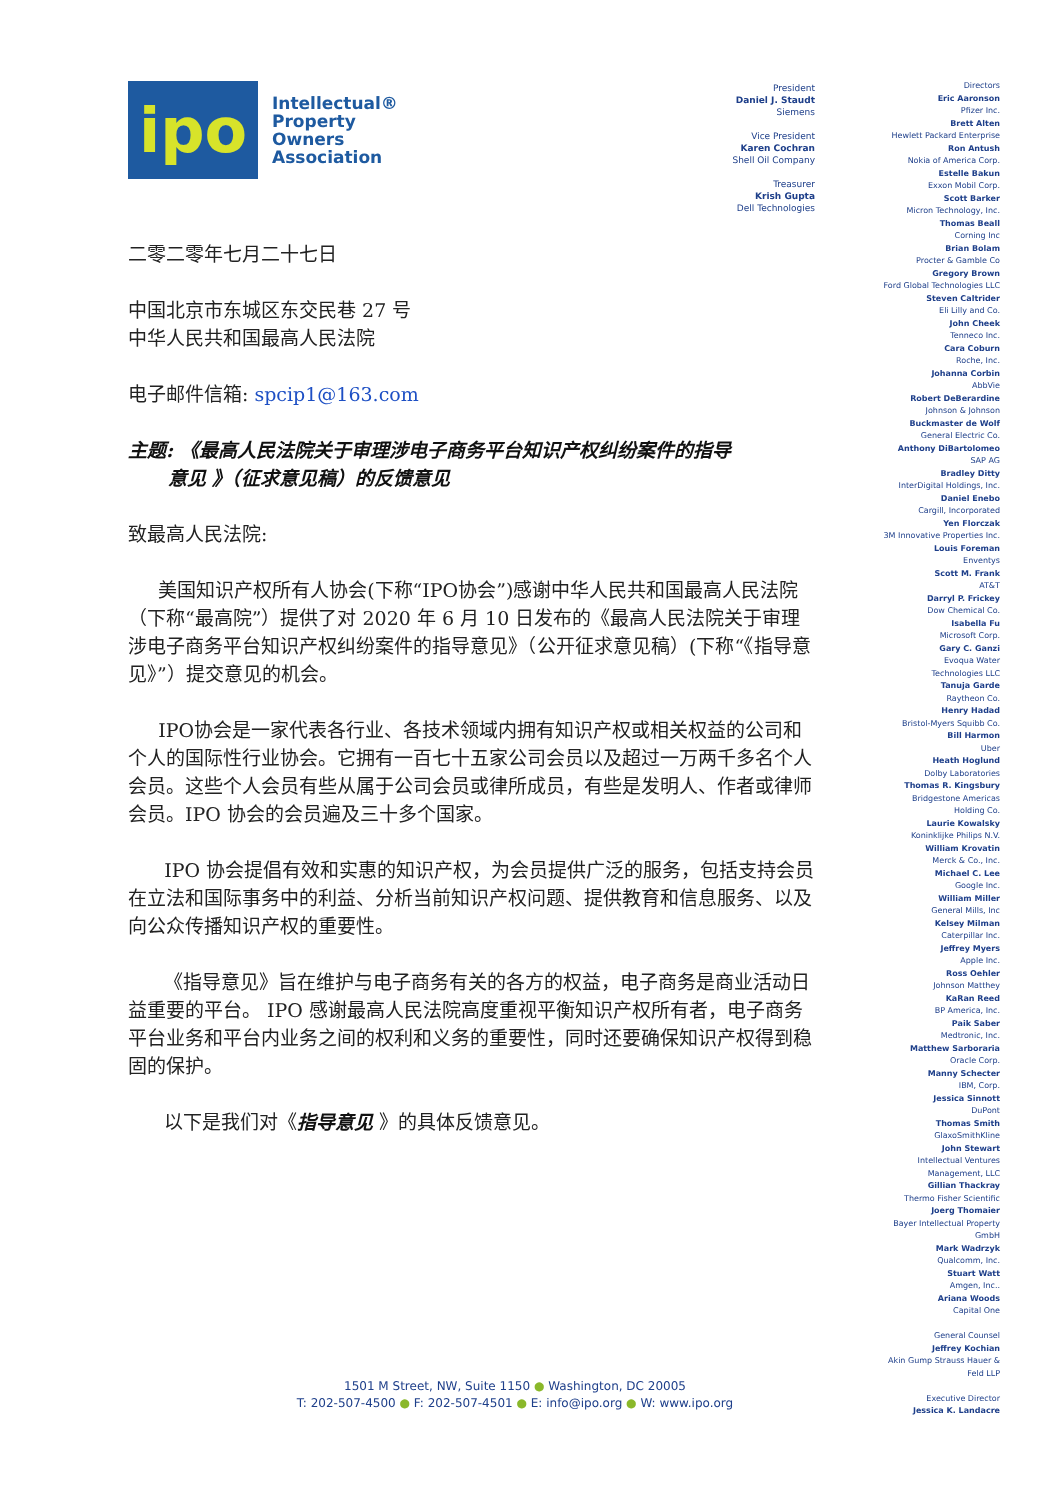ipo
Intellectual®
Property
Owners
Association
二零二零年七月二十七日
中国北京市东城区东交民巷 27 号
中华人民共和国最高人民法院
电子邮件信箱: spcip1@163.com
主题: 《最高人民法院关于审理涉电子商务平台知识产权纠纷案件的指导
意见 》（征求意见稿）的反馈意见
致最高人民法院:
美国知识产权所有人协会(下称“IPO协会”)感谢中华人民共和国最高人民法院（下称“最高院”）提供了对 2020 年 6 月 10 日发布的《最高人民法院关于审理涉电子商务平台知识产权纠纷案件的指导意见》（公开征求意见稿）(下称“《指导意见》”）提交意见的机会。
IPO协会是一家代表各行业、各技术领域内拥有知识产权或相关权益的公司和个人的国际性行业协会。它拥有一百七十五家公司会员以及超过一万两千多名个人会员。这些个人会员有些从属于公司会员或律所成员，有些是发明人、作者或律师会员。IPO 协会的会员遍及三十多个国家。
IPO 协会提倡有效和实惠的知识产权，为会员提供广泛的服务，包括支持会员在立法和国际事务中的利益、分析当前知识产权问题、提供教育和信息服务、以及向公众传播知识产权的重要性。
《指导意见》旨在维护与电子商务有关的各方的权益，电子商务是商业活动日益重要的平台。 IPO 感谢最高人民法院高度重视平衡知识产权所有者，电子商务平台业务和平台内业务之间的权利和义务的重要性，同时还要确保知识产权得到稳固的保护。
以下是我们对《指导意见 》的具体反馈意见。
President
Daniel J. Staudt
Siemens
Vice President
Karen Cochran
Shell Oil Company
Treasurer
Krish Gupta
Dell Technologies
Directors
Eric Aaronson
Pfizer Inc.
Brett Alten
Hewlett Packard Enterprise
Ron Antush
Nokia of America Corp.
Estelle Bakun
Exxon Mobil Corp.
Scott Barker
Micron Technology, Inc.
Thomas Beall
Corning Inc
Brian Bolam
Procter & Gamble Co
Gregory Brown
Ford Global Technologies LLC
Steven Caltrider
Eli Lilly and Co.
John Cheek
Tenneco Inc.
Cara Coburn
Roche, Inc.
Johanna Corbin
AbbVie
Robert DeBerardine
Johnson & Johnson
Buckmaster de Wolf
General Electric Co.
Anthony DiBartolomeo
SAP AG
Bradley Ditty
InterDigital Holdings, Inc.
Daniel Enebo
Cargill, Incorporated
Yen Florczak
3M Innovative Properties Inc.
Louis Foreman
Enventys
Scott M. Frank
AT&T
Darryl P. Frickey
Dow Chemical Co.
Isabella Fu
Microsoft Corp.
Gary C. Ganzi
Evoqua Water
Technologies LLC
Tanuja Garde
Raytheon Co.
Henry Hadad
Bristol-Myers Squibb Co.
Bill Harmon
Uber
Heath Hoglund
Dolby Laboratories
Thomas R. Kingsbury
Bridgestone Americas
Holding Co.
Laurie Kowalsky
Koninklijke Philips N.V.
William Krovatin
Merck & Co., Inc.
Michael C. Lee
Google Inc.
William Miller
General Mills, Inc
Kelsey Milman
Caterpillar Inc.
Jeffrey Myers
Apple Inc.
Ross Oehler
Johnson Matthey
KaRan Reed
BP America, Inc.
Paik Saber
Medtronic, Inc.
Matthew Sarboraria
Oracle Corp.
Manny Schecter
IBM, Corp.
Jessica Sinnott
DuPont
Thomas Smith
GlaxoSmithKline
John Stewart
Intellectual Ventures
Management, LLC
Gillian Thackray
Thermo Fisher Scientific
Joerg Thomaier
Bayer Intellectual Property
GmbH
Mark Wadrzyk
Qualcomm, Inc.
Stuart Watt
Amgen, Inc..
Ariana Woods
Capital One
General Counsel
Jeffrey Kochian
Akin Gump Strauss Hauer &
Feld LLP
Executive Director
Jessica K. Landacre
1501 M Street, NW, Suite 1150 ● Washington, DC 20005
T: 202-507-4500 ● F: 202-507-4501 ● E: info@ipo.org ● W: www.ipo.org